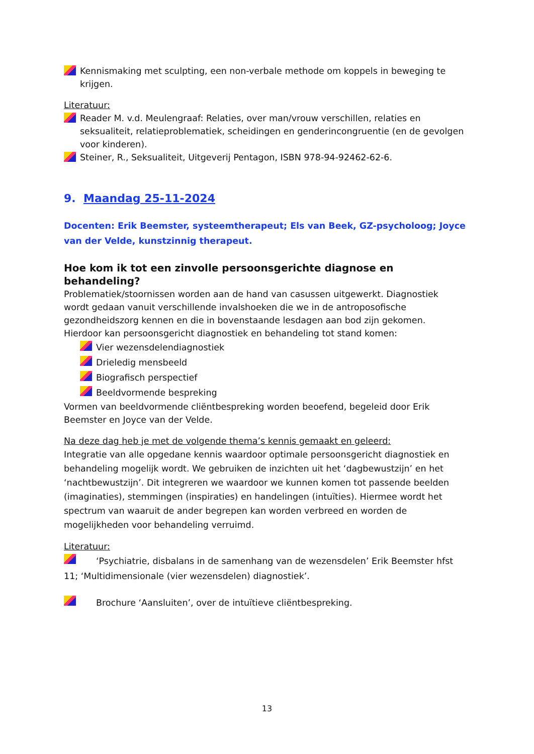Kennismaking met sculpting, een non-verbale methode om koppels in beweging te krijgen.
Literatuur:
Reader M. v.d. Meulengraaf: Relaties, over man/vrouw verschillen, relaties en seksualiteit, relatieproblematiek, scheidingen en genderincongruentie (en de gevolgen voor kinderen).
Steiner, R., Seksualiteit, Uitgeverij Pentagon, ISBN 978-94-92462-62-6.
9. Maandag 25-11-2024
Docenten: Erik Beemster, systeemtherapeut; Els van Beek, GZ-psycholoog; Joyce van der Velde, kunstzinnig therapeut.
Hoe kom ik tot een zinvolle persoonsgerichte diagnose en behandeling?
Problematiek/stoornissen worden aan de hand van casussen uitgewerkt. Diagnostiek wordt gedaan vanuit verschillende invalshoeken die we in de antroposofische gezondheidszorg kennen en die in bovenstaande lesdagen aan bod zijn gekomen. Hierdoor kan persoonsgericht diagnostiek en behandeling tot stand komen:
Vier wezensdelendiagnostiek
Drieledig mensbeeld
Biografisch perspectief
Beeldvormende bespreking
Vormen van beeldvormende cliëntbespreking worden beoefend, begeleid door Erik Beemster en Joyce van der Velde.
Na deze dag heb je met de volgende thema’s kennis gemaakt en geleerd:
Integratie van alle opgedane kennis waardoor optimale persoonsgericht diagnostiek en behandeling mogelijk wordt. We gebruiken de inzichten uit het ‘dagbewustzijn’ en het ‘nachtbewustzijn’. Dit integreren we waardoor we kunnen komen tot passende beelden (imaginaties), stemmingen (inspiraties) en handelingen (intuïties). Hiermee wordt het spectrum van waaruit de ander begrepen kan worden verbreed en worden de mogelijkheden voor behandeling verruimd.
Literatuur:
‘Psychiatrie, disbalans in de samenhang van de wezensdelen’ Erik Beemster hfst 11; ‘Multidimensionale (vier wezensdelen) diagnostiek’.
Brochure ‘Aansluiten’, over de intuïtieve cliëntbespreking.
13